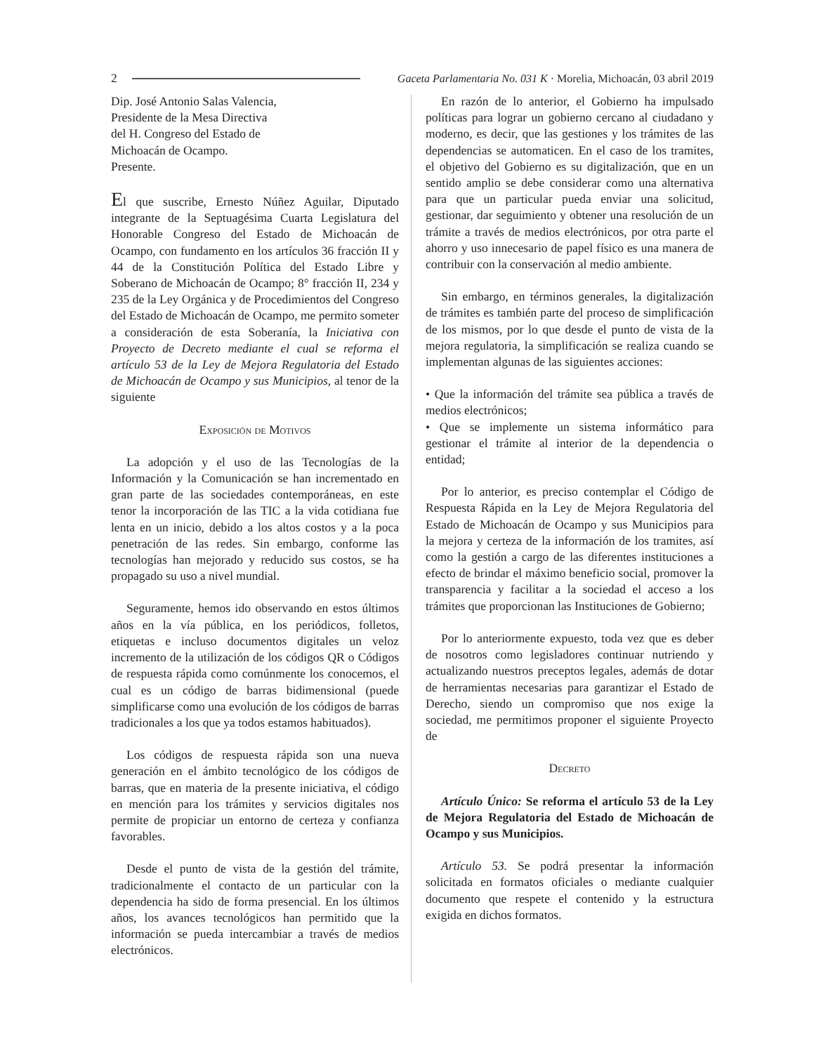2 Gaceta Parlamentaria No. 031 K · Morelia, Michoacán, 03 abril 2019
Dip. José Antonio Salas Valencia,
Presidente de la Mesa Directiva
del H. Congreso del Estado de
Michoacán de Ocampo.
Presente.
El que suscribe, Ernesto Núñez Aguilar, Diputado integrante de la Septuagésima Cuarta Legislatura del Honorable Congreso del Estado de Michoacán de Ocampo, con fundamento en los artículos 36 fracción II y 44 de la Constitución Política del Estado Libre y Soberano de Michoacán de Ocampo; 8° fracción II, 234 y 235 de la Ley Orgánica y de Procedimientos del Congreso del Estado de Michoacán de Ocampo, me permito someter a consideración de esta Soberanía, la Iniciativa con Proyecto de Decreto mediante el cual se reforma el artículo 53 de la Ley de Mejora Regulatoria del Estado de Michoacán de Ocampo y sus Municipios, al tenor de la siguiente
Exposición de Motivos
La adopción y el uso de las Tecnologías de la Información y la Comunicación se han incrementado en gran parte de las sociedades contemporáneas, en este tenor la incorporación de las TIC a la vida cotidiana fue lenta en un inicio, debido a los altos costos y a la poca penetración de las redes. Sin embargo, conforme las tecnologías han mejorado y reducido sus costos, se ha propagado su uso a nivel mundial.
Seguramente, hemos ido observando en estos últimos años en la vía pública, en los periódicos, folletos, etiquetas e incluso documentos digitales un veloz incremento de la utilización de los códigos QR o Códigos de respuesta rápida como comúnmente los conocemos, el cual es un código de barras bidimensional (puede simplificarse como una evolución de los códigos de barras tradicionales a los que ya todos estamos habituados).
Los códigos de respuesta rápida son una nueva generación en el ámbito tecnológico de los códigos de barras, que en materia de la presente iniciativa, el código en mención para los trámites y servicios digitales nos permite de propiciar un entorno de certeza y confianza favorables.
Desde el punto de vista de la gestión del trámite, tradicionalmente el contacto de un particular con la dependencia ha sido de forma presencial. En los últimos años, los avances tecnológicos han permitido que la información se pueda intercambiar a través de medios electrónicos.
En razón de lo anterior, el Gobierno ha impulsado políticas para lograr un gobierno cercano al ciudadano y moderno, es decir, que las gestiones y los trámites de las dependencias se automaticen. En el caso de los tramites, el objetivo del Gobierno es su digitalización, que en un sentido amplio se debe considerar como una alternativa para que un particular pueda enviar una solicitud, gestionar, dar seguimiento y obtener una resolución de un trámite a través de medios electrónicos, por otra parte el ahorro y uso innecesario de papel físico es una manera de contribuir con la conservación al medio ambiente.
Sin embargo, en términos generales, la digitalización de trámites es también parte del proceso de simplificación de los mismos, por lo que desde el punto de vista de la mejora regulatoria, la simplificación se realiza cuando se implementan algunas de las siguientes acciones:
• Que la información del trámite sea pública a través de medios electrónicos;
• Que se implemente un sistema informático para gestionar el trámite al interior de la dependencia o entidad;
Por lo anterior, es preciso contemplar el Código de Respuesta Rápida en la Ley de Mejora Regulatoria del Estado de Michoacán de Ocampo y sus Municipios para la mejora y certeza de la información de los tramites, así como la gestión a cargo de las diferentes instituciones a efecto de brindar el máximo beneficio social, promover la transparencia y facilitar a la sociedad el acceso a los trámites que proporcionan las Instituciones de Gobierno;
Por lo anteriormente expuesto, toda vez que es deber de nosotros como legisladores continuar nutriendo y actualizando nuestros preceptos legales, además de dotar de herramientas necesarias para garantizar el Estado de Derecho, siendo un compromiso que nos exige la sociedad, me permitimos proponer el siguiente Proyecto de
Decreto
Artículo Único: Se reforma el artículo 53 de la Ley de Mejora Regulatoria del Estado de Michoacán de Ocampo y sus Municipios.
Artículo 53. Se podrá presentar la información solicitada en formatos oficiales o mediante cualquier documento que respete el contenido y la estructura exigida en dichos formatos.